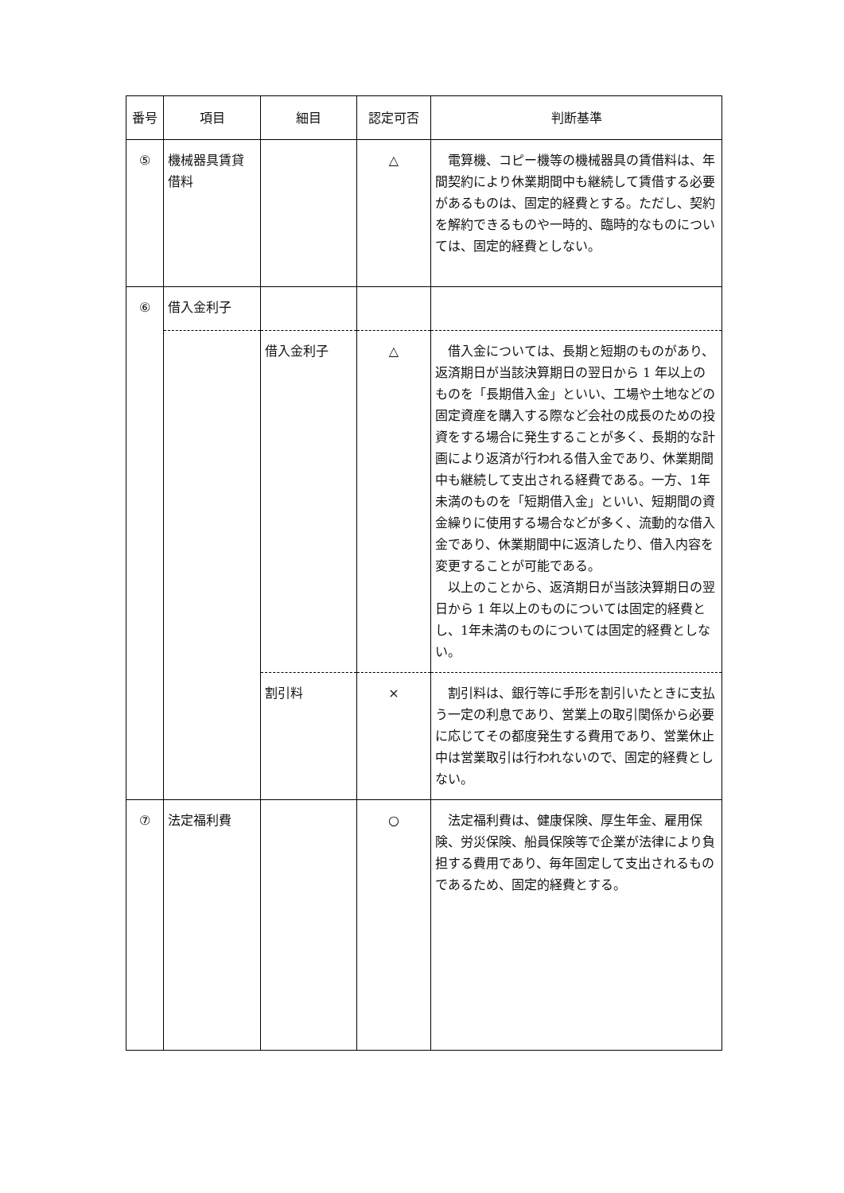| 番号 | 項目 | 細目 | 認定可否 | 判断基準 |
| --- | --- | --- | --- | --- |
| ⑤ | 機械器具賃貸借料 | | △ | 電算機、コピー機等の機械器具の賃借料は、年間契約により休業期間中も継続して賃借する必要があるものは、固定的経費とする。ただし、契約を解約できるものや一時的、臨時的なものについては、固定的経費としない。 |
| ⑥ | 借入金利子 | | | |
| | | 借入金利子 | △ | 借入金については、長期と短期のものがあり、返済期日が当該決算期日の翌日から 1 年以上のものを「長期借入金」といい、工場や土地などの固定資産を購入する際など会社の成長のための投資をする場合に発生することが多く、長期的な計画により返済が行われる借入金であり、休業期間中も継続して支出される経費である。一方、1年未満のものを「短期借入金」といい、短期間の資金繰りに使用する場合などが多く、流動的な借入金であり、休業期間中に返済したり、借入内容を変更することが可能である。 以上のことから、返済期日が当該決算期日の翌日から 1 年以上のものについては固定的経費とし、1年未満のものについては固定的経費としない。 |
| | | 割引料 | × | 割引料は、銀行等に手形を割引いたときに支払う一定の利息であり、営業上の取引関係から必要に応じてその都度発生する費用であり、営業休止中は営業取引は行われないので、固定的経費としない。 |
| ⑦ | 法定福利費 | | ○ | 法定福利費は、健康保険、厚生年金、雇用保険、労災保険、船員保険等で企業が法律により負担する費用であり、毎年固定して支出されるものであるため、固定的経費とする。 |